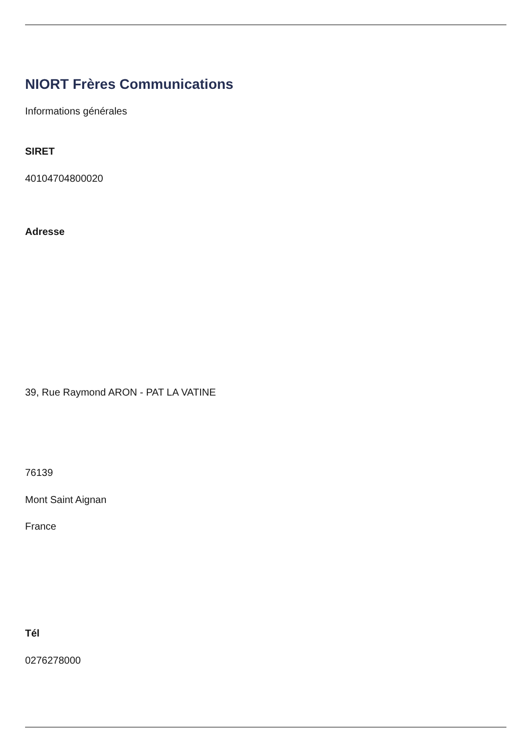NIORT Frères Communications
Informations générales
SIRET
40104704800020
Adresse
39, Rue Raymond ARON - PAT LA VATINE
76139
Mont Saint Aignan
France
Tél
0276278000